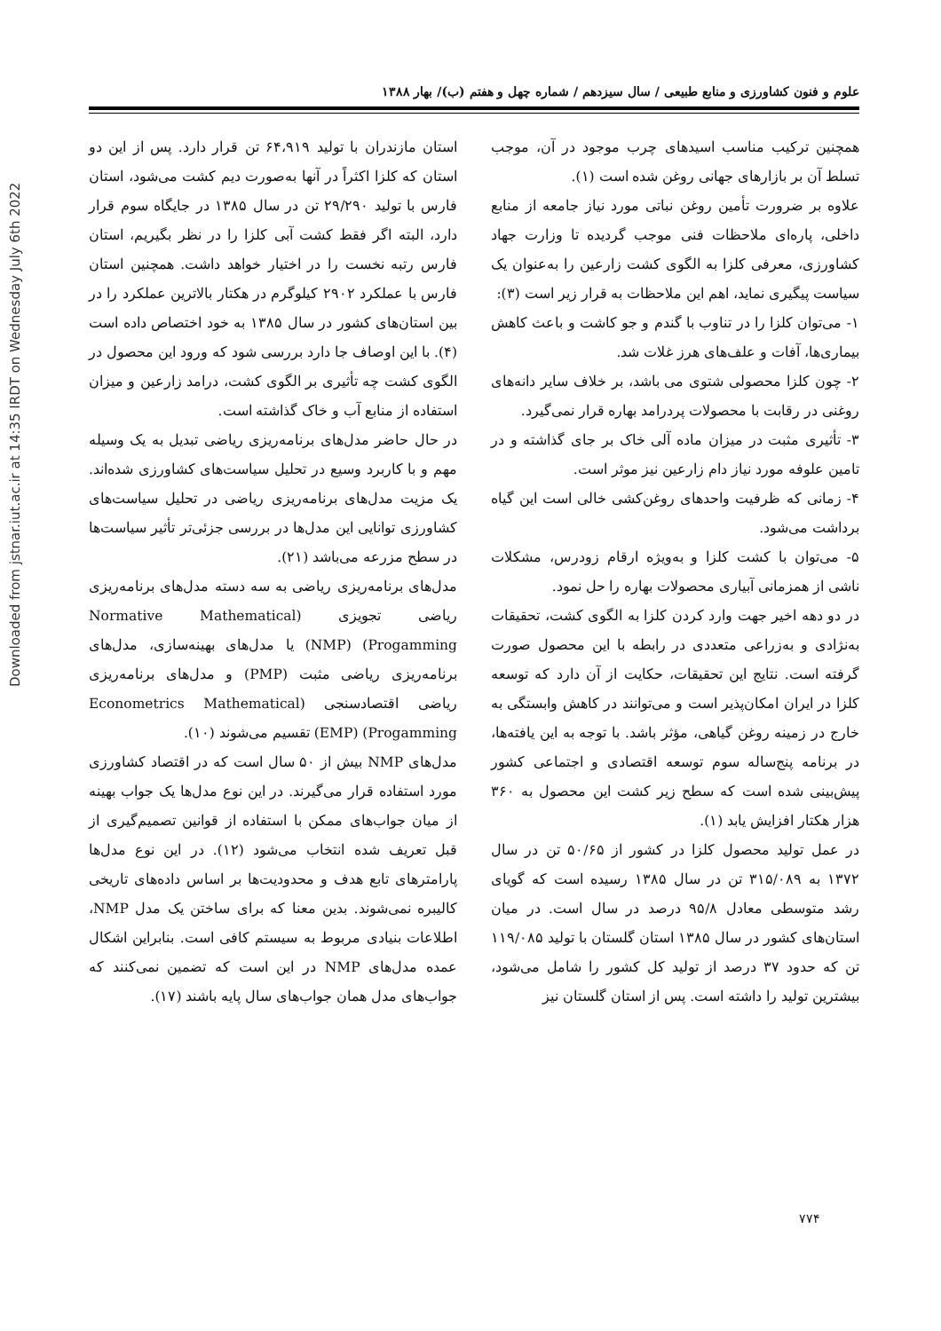Downloaded from jstnar.iut.ac.ir at 14:35 IRDT on Wednesday July 6th 2022
علوم و فنون کشاورزی و منابع طبیعی / سال سیزدهم / شماره چهل و هفتم (ب)/ بهار ۱۳۸۸
همچنین ترکیب مناسب اسیدهای چرب موجود در آن، موجب تسلط آن بر بازارهای جهانی روغن شده است (۱).
علاوه بر ضرورت تأمین روغن نباتی مورد نیاز جامعه از منابع داخلی، پاره‌ای ملاحظات فنی موجب گردیده تا وزارت جهاد کشاورزی، معرفی کلزا به الگوی کشت زارعین را به‌عنوان یک سیاست پیگیری نماید، اهم این ملاحظات به قرار زیر است (۳):
۱- می‌توان کلزا را در تناوب با گندم و جو کاشت و باعث کاهش بیماری‌ها، آفات و علف‌های هرز غلات شد.
۲- چون کلزا محصولی شتوی می باشد، بر خلاف سایر دانه‌های روغنی در رقابت با محصولات پردرامد بهاره قرار نمی‌گیرد.
۳- تأثیری مثبت در میزان ماده آلی خاک بر جای گذاشته و در تامین علوفه مورد نیاز دام زارعین نیز موثر است.
۴- زمانی که ظرفیت واحدهای روغن‌کشی خالی است این گیاه برداشت می‌شود.
۵- می‌توان با کشت کلزا و به‌ویژه ارقام زودرس، مشکلات ناشی از همزمانی آبیاری محصولات بهاره را حل نمود.
در دو دهه اخیر جهت وارد کردن کلزا به الگوی کشت، تحقیقات به‌نژادی و به‌زراعی متعددی در رابطه با این محصول صورت گرفته است. نتایج این تحقیقات، حکایت از آن دارد که توسعه کلزا در ایران امکان‌پذیر است و می‌توانند در کاهش وابستگی به خارج در زمینه روغن گیاهی، مؤثر باشد. با توجه به این یافته‌ها، در برنامه پنج‌ساله سوم توسعه اقتصادی و اجتماعی کشور پیش‌بینی شده است که سطح زیر کشت این محصول به ۳۶۰ هزار هکتار افزایش یابد (۱).
در عمل تولید محصول کلزا در کشور از ۵۰/۶۵ تن در سال ۱۳۷۲ به ۳۱۵/۰۸۹ تن در سال ۱۳۸۵ رسیده است که گویای رشد متوسطی معادل ۹۵/۸ درصد در سال است. در میان استان‌های کشور در سال ۱۳۸۵ استان گلستان با تولید ۱۱۹/۰۸۵ تن که حدود ۳۷ درصد از تولید کل کشور را شامل می‌شود، بیشترین تولید را داشته است. پس از استان گلستان نیز
استان مازندران با تولید ۶۴،۹۱۹ تن قرار دارد. پس از این دو استان که کلزا اکثراً در آنها به‌صورت دیم کشت می‌شود، استان فارس با تولید ۲۹/۲۹۰ تن در سال ۱۳۸۵ در جایگاه سوم قرار دارد، البته اگر فقط کشت آبی کلزا را در نظر بگیریم، استان فارس رتبه نخست را در اختیار خواهد داشت. همچنین استان فارس با عملکرد ۲۹۰۲ کیلوگرم در هکتار بالاترین عملکرد را در بین استان‌های کشور در سال ۱۳۸۵ به خود اختصاص داده است (۴). با این اوصاف جا دارد بررسی شود که ورود این محصول در الگوی کشت چه تأثیری بر الگوی کشت، درامد زارعین و میزان استفاده از منابع آب و خاک گذاشته است.
در حال حاضر مدل‌های برنامه‌ریزی ریاضی تبدیل به یک وسیله مهم و با کاربرد وسیع در تحلیل سیاست‌های کشاورزی شده‌اند. یک مزیت مدل‌های برنامه‌ریزی ریاضی در تحلیل سیاست‌های کشاورزی توانایی این مدل‌ها در بررسی جزئی‌تر تأثیر سیاست‌ها در سطح مزرعه می‌باشد (۲۱).
مدل‌های برنامه‌ریزی ریاضی به سه دسته مدل‌های برنامه‌ریزی ریاضی تجویزی (Normative Mathematical Progamming) (NMP) یا مدل‌های بهینه‌سازی، مدل‌های برنامه‌ریزی ریاضی مثبت (PMP) و مدل‌های برنامه‌ریزی ریاضی اقتصادسنجی (Econometrics Mathematical Progamming) (EMP) تقسیم می‌شوند (۱۰).
مدل‌های NMP بیش از ۵۰ سال است که در اقتصاد کشاورزی مورد استفاده قرار می‌گیرند. در این نوع مدل‌ها یک جواب بهینه از میان جواب‌های ممکن با استفاده از قوانین تصمیم‌گیری از قبل تعریف شده انتخاب می‌شود (۱۲). در این نوع مدل‌ها پارامترهای تابع هدف و محدودیت‌ها بر اساس داده‌های تاریخی کالیبره نمی‌شوند. بدین معنا که برای ساختن یک مدل NMP، اطلاعات بنیادی مربوط به سیستم کافی است. بنابراین اشکال عمده مدل‌های NMP در این است که تضمین نمی‌کنند که جواب‌های مدل همان جواب‌های سال پایه باشند (۱۷).
۷۷۴